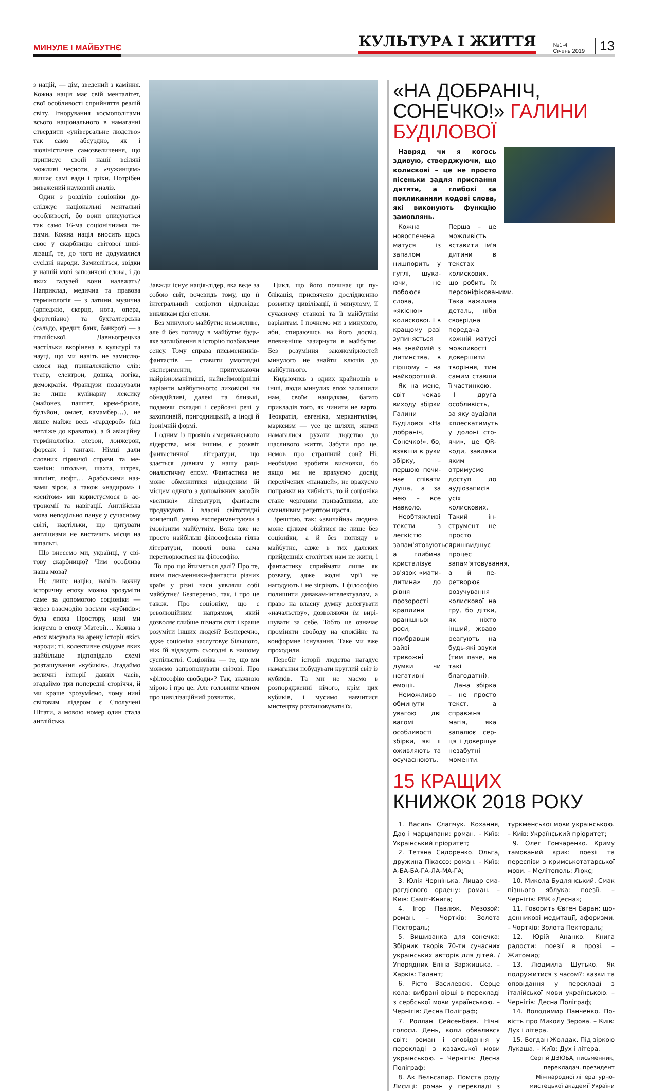МИНУЛЕ І МАЙБУТНЄ
КУЛЬТУРА І ЖИТТЯ №1-4
Січень 2019 13
з націй, — дім, зведений з камін­ня. Кожна нація має свій менталі­тет, свої особливості сприйняття реалій світу. Ігнорування космо­політами всього національного в намаганні ствердити «універ­сальне людство» так само абсурд­но, як і шовіністичне самозвели­чення, що приписує своїй нації всілякі можливі чесноти, а «чу­жинцям» лишає самі вади і гріхи. Потрібен виважений науковий аналіз.
Один з розділів соціоніки до­сліджує національні ментальні особливості, бо вони описуються так само 16-ма соціонічними ти­пами. Кожна нація вносить щось своє у скарбницю світової циві­лізації, те, до чого не додумалися сусідні народи. Замисліться, звід­ки у нашій мові запозичені слова, і до яких галузей вони належать? Наприклад, медична та правова термінологія — з латини, музич­на (арпеджіо, скерцо, нота, опе­ра, фортепіано) та бухгалтерська (сальдо, кредит, банк, банкрот) — з італійської. Давньогрецька настільки вкорінена в культурі та науці, що ми навіть не замислю­ємося над приналежністю слів: театр, електрон, дошка, логіка, демократія. Французи подару­вали не лише кулінарну лексику (майонез, паштет, крем-брюле, бульйон, омлет, камамбер…), не лише майже весь «гардероб» (від негліже до краваток), а й авіацій­ну термінологію: елерон, лонже­рон, форсаж і тангаж. Німці дали словник гірничої справи та ме­ханіки: штольня, шахта, штрек, шплінт, люфт… Арабськими наз­вами зірок, а також «надиром» і «зенітом» ми користуємося в ас­трономії та навігації. Англійська мова неподільно панує у сучасно­му світі, настільки, що цитувати англіцизми не вистачить місця на шпальті.
Що внесемо ми, українці, у сві­тову скарбницю? Чим особлива наша мова?
Не лише націю, навіть кожну історичну епоху можна зрозу­міти саме за допомогою соціо­ніки — через взаємодію восьми «кубиків»: була епоха Просто­ру, нині ми існуємо в епоху Ма­терії… Кожна з епох висувала на арену історії якісь народи; ті, ко­лективне свідоме яких найбільше відповідало схемі розташування «кубиків». Згадаймо величні ім­перії давніх часів, згадаймо три попередні сторіччя, й ми краще зрозуміємо, чому нині світовим лідером є Сполучені Штати, а мо­вою номер один стала англійська.
Завжди існує нація-лідер, яка веде за собою світ, вочевидь тому, що її інтегральний соціотип від­повідає викликам цієї епохи.
Без минулого майбутнє немож­ливе, але й без погляду в майбут­нє будь-яке заглиблення в історію позбавлене сенсу. Тому справа письменників-фантастів — ста­вити умоглядні експерименти, припускаючи найрізноманітніші, найнеймовірніші варіанти май­бутнього: лиховісні чи обнадій­ливі, далекі та близькі, подаючи складні і серйозні речі у захопли­вій, пригодницькій, а іноді й іро­нічній формі.
І одним із проявів американ­ського лідерства, між іншим, є розквіт фантастичної літератури, що здається дивним у нашу раці­оналістичну епоху. Фантастика не може обмежитися відведеним їй місцем одного з допоміжних засобів «великої» літератури, фантасти продукують і власні сві­тоглядні концепції, уявно експе­риментуючи з імовірним майбут­нім. Вона вже не просто найбільш філософська гілка літератури, по­волі вона сама перетворюється на філософію.
То про що йтиметься далі? Про те, яким письменники-фан­тасти різних країн у різні часи уявляли собі майбутнє? Безпе­речно, так, і про це також. Про соціоніку, що є революційним напрямом, який дозволяє глиб­ше пізнати світ і краще розумі­ти інших людей? Безперечно, адже соціоніка заслуговує біль­шого, ніж їй відводять сьогодні в нашому суспільстві. Соціоні­ка — те, що ми можемо запропо­нувати світові. Про «філософію свободи»? Так, значною мірою і про це. Але головним чином про цивілізаційний розвиток.
Цикл, що його починає ця пу­блікація, присвячено досліджен­ню розвитку цивілізації, її ми­нулому, її сучасному станові та її майбутнім варіантам. І почне­мо ми з минулого, аби, спираю­чись на його досвід, впевненіше зазирнути в майбутнє. Без розу­міння закономірностей минуло­го не знайти ключів до майбут­нього.
Кидаючись з одних крайнощів в інші, люди минулих епох за­лишили нам, своїм нащадкам, багато прикладів того, як чи­нити не варто. Теократія, євге­ніка, меркантилізм, марксизм — усе це шляхи, якими намага­лися рухати людство до щасли­вого життя. Забути про це, немов про страшний сон? Ні, необхід­но зробити висновки, бо якщо ми не врахуємо досвід переліче­них «панацей», не врахуємо по­правки на хибність, то й соціоні­ка стане черговим привабливим, але оманливим рецептом щастя.
Зрештою, так: «звичайна» лю­дина може цілком обійтися не лише без соціоніки, а й без по­гляду в майбутнє, адже в тих да­леких прийдешніх століттях нам не жити; і фантастику сприйма­ти лише як розвагу, адже жодні мрії не нагодують і не зігріють. І філософію полишити дива­кам-інтелектуалам, а право на власну думку делегувати «на­чальству», дозволяючи їм вирі­шувати за себе. Тобто це означає проміняти свободу на спокійне та конформне існування. Таке ми вже проходили.
Перебіг історії людства нага­дує намагання побудувати кру­глий світ із кубиків. Та ми не має­мо в розпорядженні нічого, крім цих кубиків, і мусимо навчитися мистецтву розташовувати їх.
«НА ДОБРАНІЧ, СОНЕЧКО!» ГАЛИНИ БУДІЛОВОЇ
Навряд чи я когось здивую, стверджуючи, що колискові – це не просто пісеньки задля приспання дитяти, а глибокі за покликанням кодові слова, які виконують функцію замовлянь.
Кожна новоспечена матуся із запалом нишпорить у гуглі, шука­ючи, не побоюся слова, «якісної» колискової. І в кращому разі зупи­няється на знайомій з дитинства, в гіршому – на найкоротшій.
Як на мене, світ чекав виходу збірки Галини Буділової «На до­браніч, Сонечко!», бо, взявши в руки збірку, – першою почи­нає співати душа, а за нею – все навколо.
Необтяжливі тексти з легкі­стю запам'ятовуються, а глибина кристалізує зв'язок «мати-дити­на» до рівня прозорості крапли­ни вранішньої роси, прибравши зайві тривожні думки чи негатив­ні емоції.
Неможливо обминути увагою дві вагомі особливості збірки, які її оживляють та осучаснюють. Перша – це можливість вставити ім'я дитини в текстах колискових, що робить їх персоніфікованими. Така важлива деталь, ніби сво­єрідна передача кожній матусі можливості довершити творіння, тим самим ставши її частинкою.
І друга особливість, за яку ауді­али «плескатимуть у долоні сто­ячи», це QR-коди, завдяки яким отримуємо доступ до аудіоза­писів усіх колискових. Такий ін­струмент не просто пришвидшує процес запам'ятовування, а й пе­ретворює розучування колиско­вої на гру, бо дітки, як ніхто інший, жваво реагують на будь-які звуки (тим паче, на такі благодатні).
Дана збірка – не просто текст, а справжня магія, яка запалює сер­ця і довершує незабутні моменти.
15 КРАЩИХ
КНИЖОК 2018 РОКУ
1. Василь Слапчук. Кохання, Дао і марципани: роман. – Київ: Укра­їнський пріоритет;
2. Тетяна Сидоренко. Ольга, дру­жина Пікассо: роман. – Київ: А-БА-БА-ГА-ЛА-МА-ГА;
3. Юлія Чернінька. Лицар сма­рагдієвого ордену: роман. – Київ: Саміт-Книга;
4. Ігор Павлюк. Мезозой: роман. – Чортків: Золота Пектораль;
5. Вишиванка для сонечка: Збір­ник творів 70-ти сучасних україн­ських авторів для дітей. / Упоряд­ник Еліна Заржицька. – Харків: Талант;
6. Рісто Василевскі. Серце кола: вибрані вірші в перекладі з серб­ської мови українською. – Черні­гів: Десна Поліграф;
7. Роллан Сейсенбаєв. Нічні го­лоси. День, коли обвалився світ: роман і оповідання у перекладі з казахської мови українською. – Чернігів: Десна Поліграф;
8. Ак Вельсапар. Помста роду Лисиці: роман у перекладі з тур­кменської мови українською. – Київ: Український пріоритет;
9. Олег Гончаренко. Криму тамо­ваний крик: поезії та переспіви з кримськотатарської мови. – Ме­літополь: Люкс;
10. Микола Будлянський. Смак пізнього яблука: поезії. – Чернігів: РВК «Десна»;
11. Говорить Євген Баран: що­денникові медитації, афоризми. – Чортків: Золота Пектораль;
12. Юрій Ананко. Книга радости: поезії в прозі. – Житомир;
13. Людмила Шутько. Як подру­житися з часом?: казки та опові­дання у перекладі з італійської мови українською. – Чернігів: Десна Поліграф;
14. Володимир Панченко. По­вість про Миколу Зерова. – Київ: Дух і літера.
15. Богдан Жолдак. Під зіркою Лукаша. – Київ: Дух і літера.
Сергій ДЗЮБА, письменник, перекладач, президент Міжнародної літературно-мистецької академії України